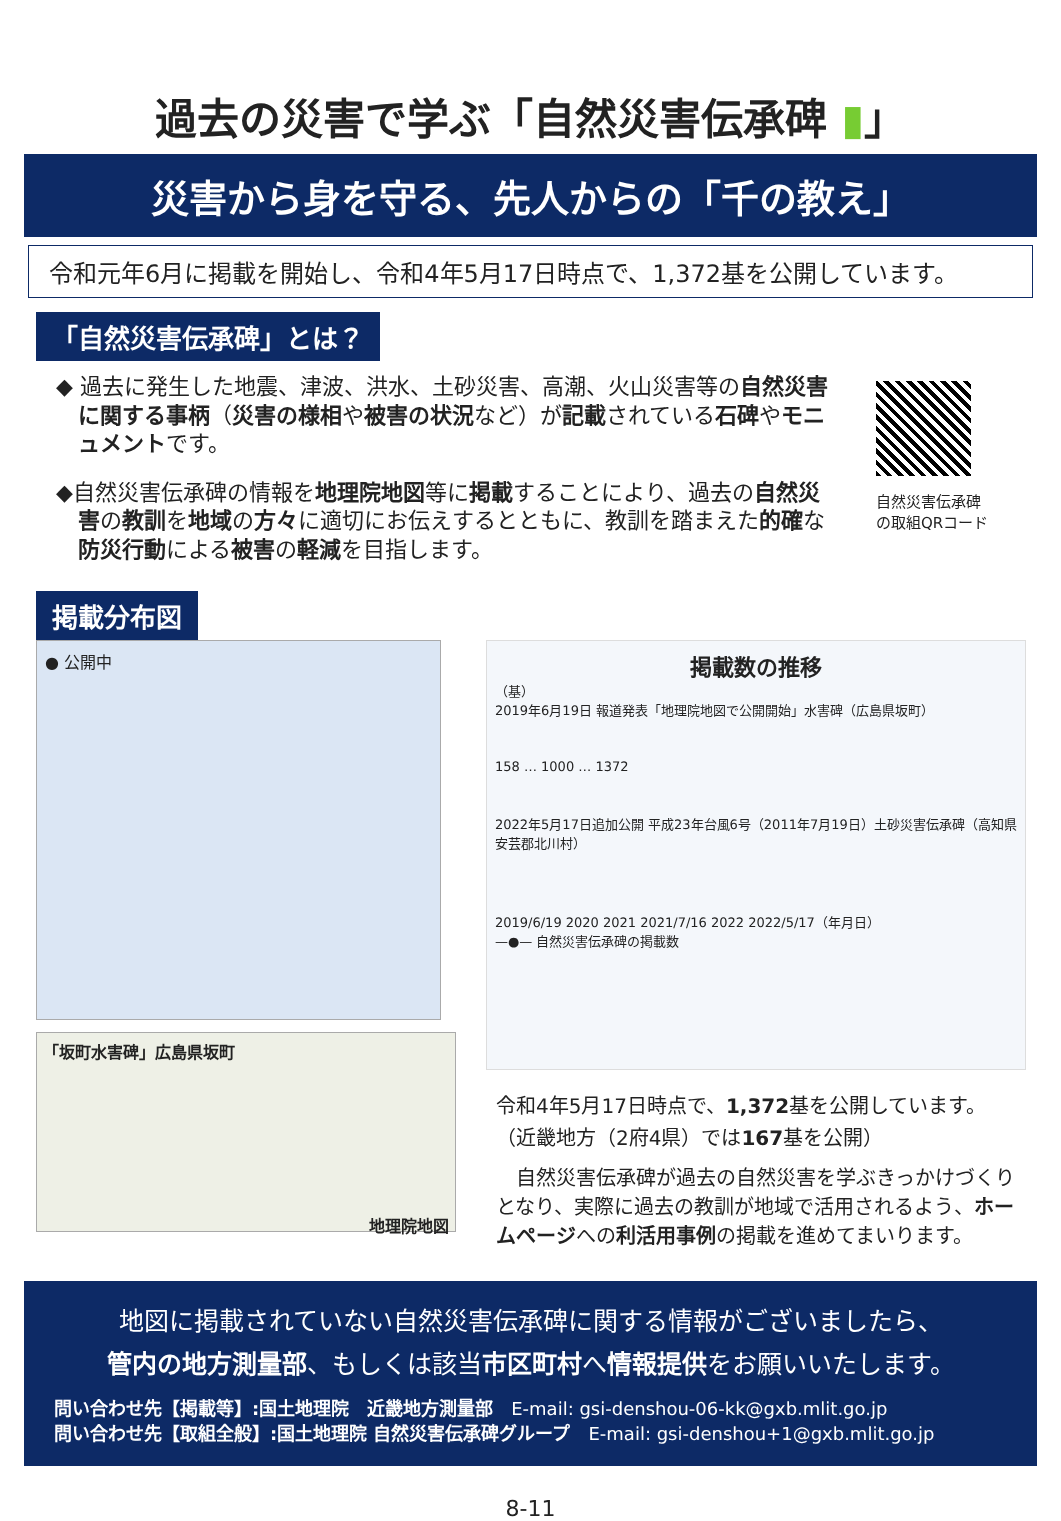過去の災害で学ぶ「自然災害伝承碑 ▮」
災害から身を守る、先人からの「千の教え」
令和元年6月に掲載を開始し、令和4年5月17日時点で、1,372基を公開しています。
「自然災害伝承碑」とは？
◆ 過去に発生した地震、津波、洪水、土砂災害、高潮、火山災害等の自然災害に関する事柄（災害の様相や被害の状況など）が記載されている石碑やモニュメントです。
◆自然災害伝承碑の情報を地理院地図等に掲載することにより、過去の自然災害の教訓を地域の方々に適切にお伝えするとともに、教訓を踏まえた的確な防災行動による被害の軽減を目指します。
自然災害伝承碑
の取組QRコード
掲載分布図
● 公開中
「坂町水害碑」広島県坂町
地理院地図
掲載数の推移
（基）
2019年6月19日 報道発表「地理院地図で公開開始」水害碑（広島県坂町）
158 … 1000 … 1372
2022年5月17日追加公開 平成23年台風6号（2011年7月19日）土砂災害伝承碑（高知県安芸郡北川村）
2019/6/19 2020 2021 2021/7/16 2022 2022/5/17（年月日）
—●— 自然災害伝承碑の掲載数
令和4年5月17日時点で、1,372基を公開しています。
（近畿地方（2府4県）では167基を公開）
　自然災害伝承碑が過去の自然災害を学ぶきっかけづくりとなり、実際に過去の教訓が地域で活用されるよう、ホームページへの利活用事例の掲載を進めてまいります。
地図に掲載されていない自然災害伝承碑に関する情報がございましたら、
管内の地方測量部、もしくは該当市区町村へ情報提供をお願いいたします。
問い合わせ先【掲載等】:国土地理院　近畿地方測量部　E-mail: gsi-denshou-06-kk@gxb.mlit.go.jp
問い合わせ先【取組全般】:国土地理院 自然災害伝承碑グループ　E-mail: gsi-denshou+1@gxb.mlit.go.jp
8-11